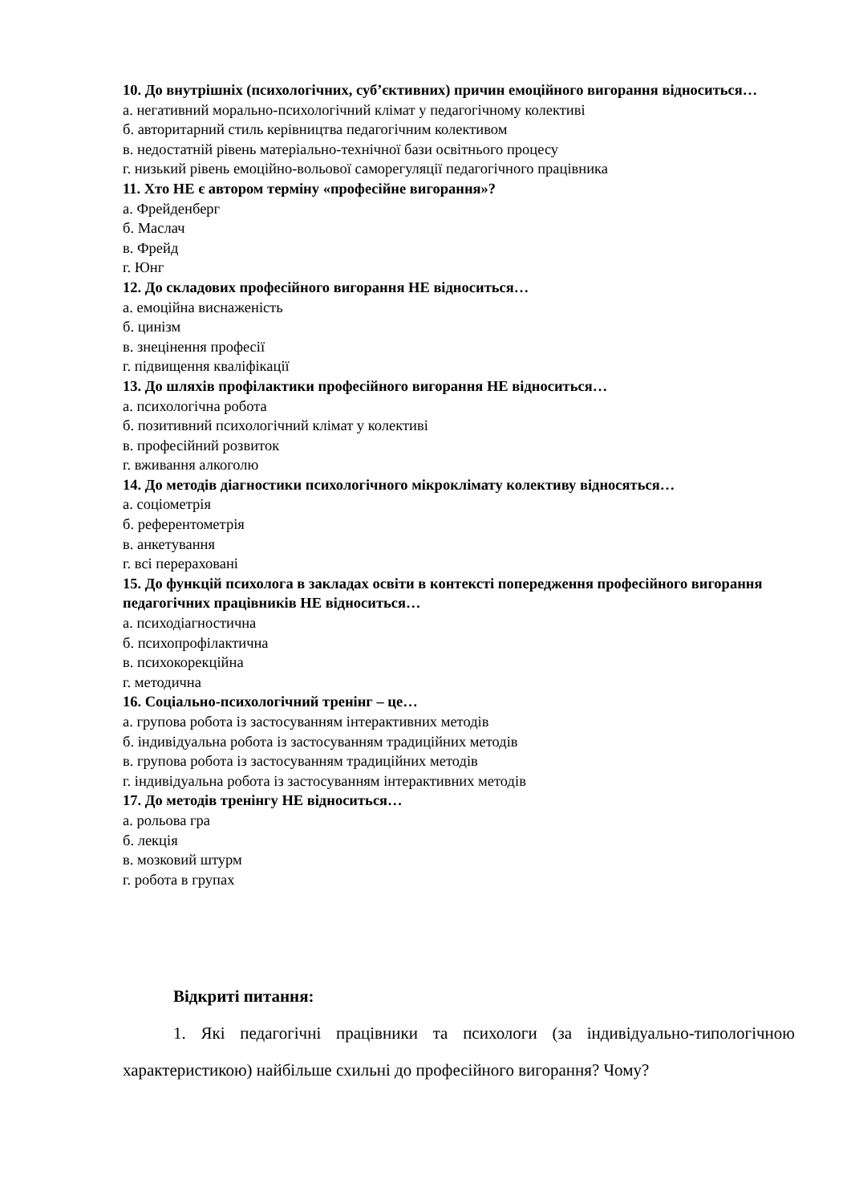10. До внутрішніх (психологічних, суб’єктивних) причин емоційного вигорання відноситься…
а. негативний морально-психологічний клімат у педагогічному колективі
б. авторитарний стиль керівництва педагогічним колективом
в. недостатній рівень матеріально-технічної бази освітнього процесу
г. низький рівень емоційно-вольової саморегуляції педагогічного працівника
11. Хто НЕ є автором терміну «професійне вигорання»?
а. Фрейденберг
б. Маслач
в. Фрейд
г. Юнг
12. До складових професійного вигорання НЕ відноситься…
а. емоційна виснаженість
б. цинізм
в. знецінення професії
г. підвищення кваліфікації
13. До шляхів профілактики професійного вигорання НЕ відноситься…
а. психологічна робота
б. позитивний психологічний клімат у колективі
в. професійний розвиток
г. вживання алкоголю
14. До методів діагностики психологічного мікроклімату колективу відносяться…
а. соціометрія
б. референтометрія
в. анкетування
г. всі перераховані
15. До функцій психолога в закладах освіти в контексті попередження професійного вигорання педагогічних працівників НЕ відноситься…
а. психодіагностична
б. психопрофілактична
в. психокорекційна
г. методична
16. Соціально-психологічний тренінг – це…
а. групова робота із застосуванням інтерактивних методів
б. індивідуальна робота із застосуванням традиційних методів
в. групова робота із застосуванням традиційних методів
г. індивідуальна робота із застосуванням інтерактивних методів
17. До методів тренінгу НЕ відноситься…
а. рольова гра
б. лекція
в. мозковий штурм
г. робота в групах
Відкриті питання:
1. Які педагогічні працівники та психологи (за індивідуально-типологічною характеристикою) найбільше схильні до професійного вигорання? Чому?